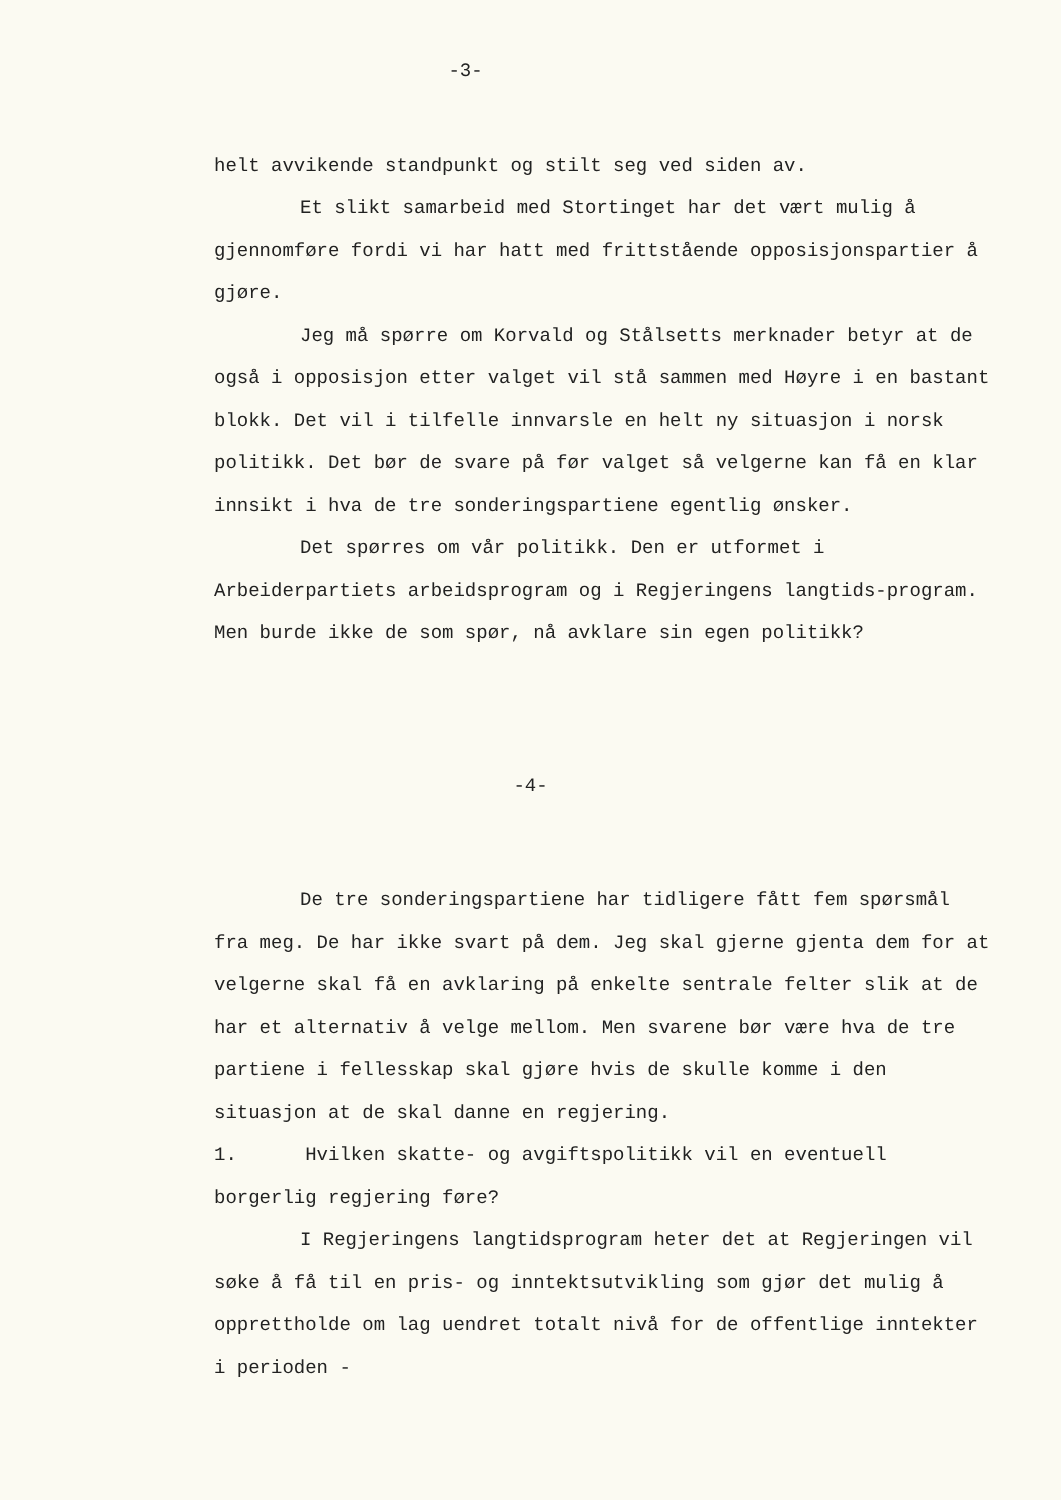-3-
helt avvikende standpunkt og stilt seg ved siden av.
Et slikt samarbeid med Stortinget har det vært mulig å gjennomføre fordi vi har hatt med frittstående opposisjonspartier å gjøre.
Jeg må spørre om Korvald og Stålsetts merknader betyr at de også i opposisjon etter valget vil stå sammen med Høyre i en bastant blokk. Det vil i tilfelle innvarsle en helt ny situasjon i norsk politikk. Det bør de svare på før valget så velgerne kan få en klar innsikt i hva de tre sonderingspartiene egentlig ønsker.
Det spørres om vår politikk. Den er utformet i Arbeiderpartiets arbeidsprogram og i Regjeringens langtids-program. Men burde ikke de som spør, nå avklare sin egen politikk?
-4-
De tre sonderingspartiene har tidligere fått fem spørsmål fra meg. De har ikke svart på dem. Jeg skal gjerne gjenta dem for at velgerne skal få en avklaring på enkelte sentrale felter slik at de har et alternativ å velge mellom. Men svarene bør være hva de tre partiene i fellesskap skal gjøre hvis de skulle komme i den situasjon at de skal danne en regjering.
1. Hvilken skatte- og avgiftspolitikk vil en eventuell borgerlig regjering føre?
I Regjeringens langtidsprogram heter det at Regjeringen vil søke å få til en pris- og inntektsutvikling som gjør det mulig å opprettholde om lag uendret totalt nivå for de offentlige inntekter i perioden -